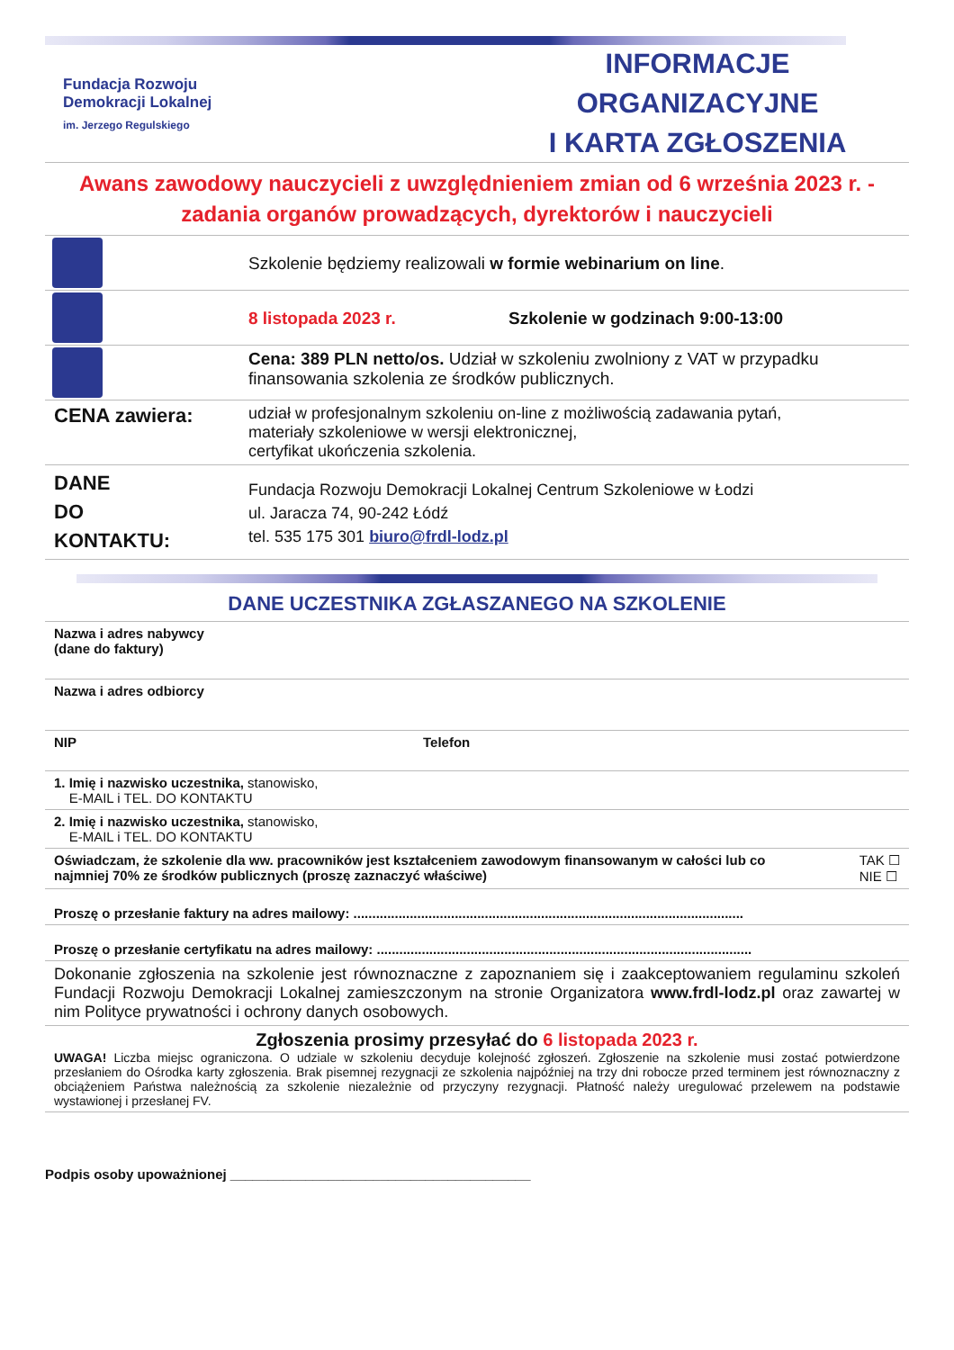Fundacja Rozwoju
Demokracji Lokalnej
im. Jerzego Regulskiego
INFORMACJE ORGANIZACYJNE
I KARTA ZGŁOSZENIA
Awans zawodowy nauczycieli z uwzględnieniem zmian od 6 września 2023 r. - zadania organów prowadzących, dyrektorów i nauczycieli
| | Szkolenie będziemy realizowali w formie webinarium on line . |
| | 8 listopada 2023 r. Szkolenie w godzinach 9:00-13:00 |
| | Cena: 389 PLN netto/os. Udział w szkoleniu zwolniony z VAT w przypadku finansowania szkolenia ze środków publicznych. |
| CENA zawiera: | udział w profesjonalnym szkoleniu on-line z możliwością zadawania pytań, materiały szkoleniowe w wersji elektronicznej, certyfikat ukończenia szkolenia. |
| DANE DO KONTAKTU: | Fundacja Rozwoju Demokracji Lokalnej Centrum Szkoleniowe w Łodzi ul. Jaracza 74, 90-242 Łódź tel. 535 175 301 biuro@frdl-lodz.pl |
DANE UCZESTNIKA ZGŁASZANEGO NA SZKOLENIE
| Nazwa i adres nabywcy (dane do faktury) | |
| Nazwa i adres odbiorcy | |
| NIP | Telefon |
| 1. Imię i nazwisko uczestnika, stanowisko, E-MAIL i TEL. DO KONTAKTU | |
| 2. Imię i nazwisko uczestnika, stanowisko, E-MAIL i TEL. DO KONTAKTU | |
| Oświadczam, że szkolenie dla ww. pracowników jest kształceniem zawodowym finansowanym w całości lub co najmniej 70% ze środków publicznych (proszę zaznaczyć właściwe) TAK ☐ NIE ☐ | |
| Proszę o przesłanie faktury na adres mailowy: ........................................................................................................ | |
| Proszę o przesłanie certyfikatu na adres mailowy: .................................................................................................... | |
| Dokonanie zgłoszenia na szkolenie jest równoznaczne z zapoznaniem się i zaakceptowaniem regulaminu szkoleń Fundacji Rozwoju Demokracji Lokalnej zamieszczonym na stronie Organizatora www.frdl-lodz.pl oraz zawartej w nim Polityce prywatności i ochrony danych osobowych. | |
| Zgłoszenia prosimy przesyłać do 6 listopada 2023 r. UWAGA! Liczba miejsc ograniczona. O udziale w szkoleniu decyduje kolejność zgłoszeń. Zgłoszenie na szkolenie musi zostać potwierdzone przesłaniem do Ośrodka karty zgłoszenia. Brak pisemnej rezygnacji ze szkolenia najpóźniej na trzy dni robocze przed terminem jest równoznaczny z obciążeniem Państwa należnością za szkolenie niezależnie od przyczyny rezygnacji. Płatność należy uregulować przelewem na podstawie wystawionej i przesłanej FV. | |
Podpis osoby upoważnionej ________________________________________